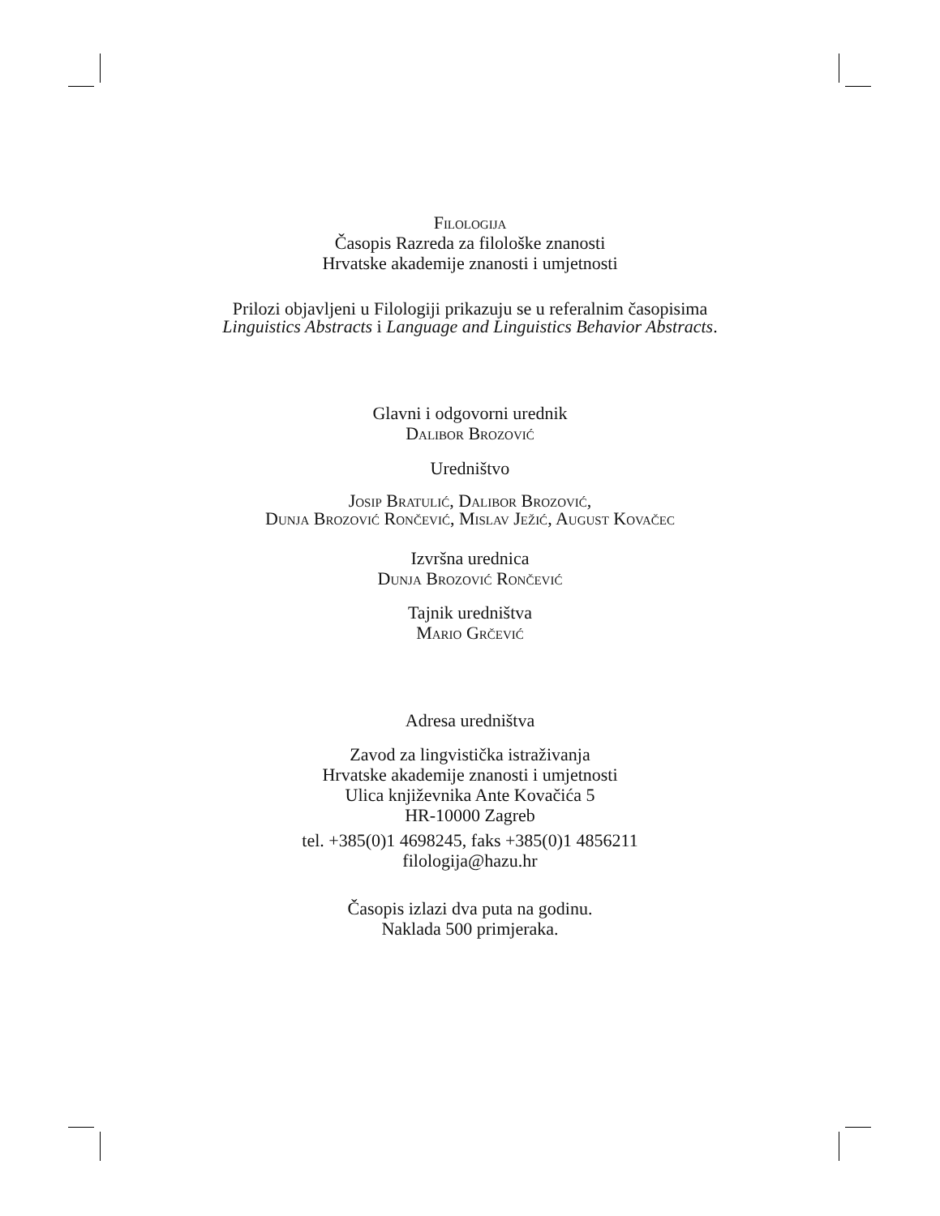Filologija
Časopis Razreda za filološke znanosti
Hrvatske akademije znanosti i umjetnosti
Prilozi objavljeni u Filologiji prikazuju se u referalnim časopisima
Linguistics Abstracts i Language and Linguistics Behavior Abstracts.
Glavni i odgovorni urednik
Dalibor Brozović
Uredništvo
Josip Bratulić, Dalibor Brozović,
Dunja Brozović Rončević, Mislav Ježić, August Kovačec
Izvršna urednica
Dunja Brozović Rončević
Tajnik uredništva
Mario Grčević
Adresa uredništva
Zavod za lingvistička istraživanja
Hrvatske akademije znanosti i umjetnosti
Ulica književnika Ante Kovačića 5
HR-10000 Zagreb
tel. +385(0)1 4698245, faks +385(0)1 4856211
filologija@hazu.hr
Časopis izlazi dva puta na godinu.
Naklada 500 primjeraka.